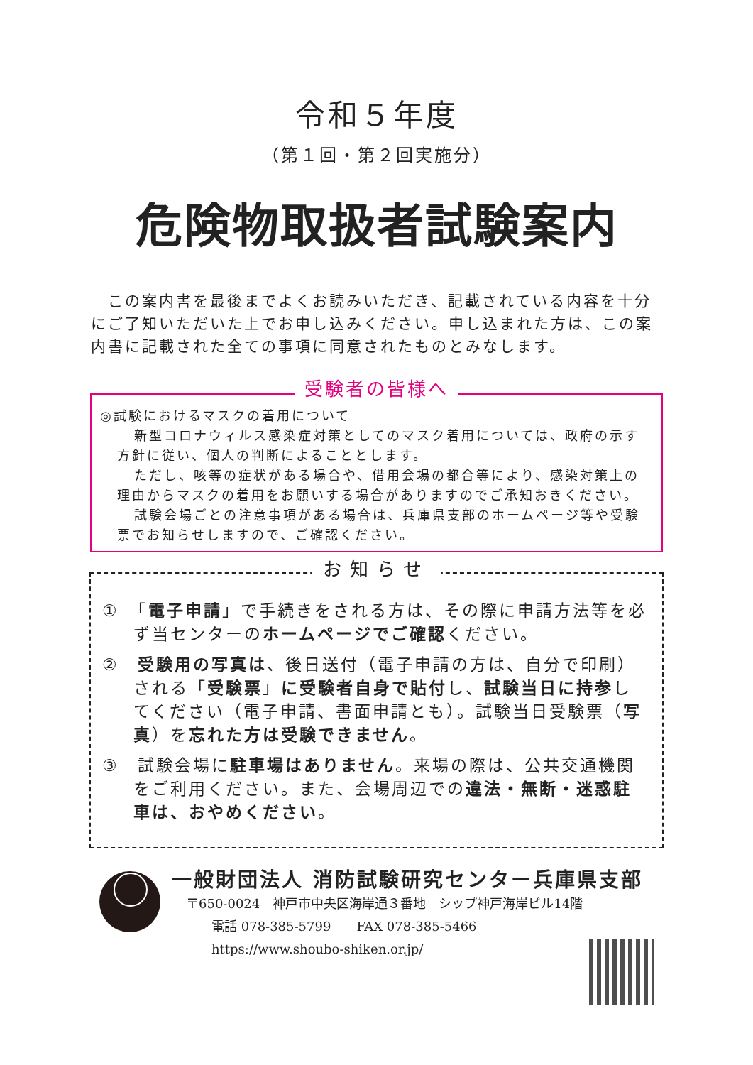令和５年度
（第１回・第２回実施分）
危険物取扱者試験案内
　この案内書を最後までよくお読みいただき、記載されている内容を十分にご了知いただいた上でお申し込みください。申し込まれた方は、この案内書に記載された全ての事項に同意されたものとみなします。
受験者の皆様へ
◎試験におけるマスクの着用について
新型コロナウィルス感染症対策としてのマスク着用については、政府の示す方針に従い、個人の判断によることとします。
ただし、咳等の症状がある場合や、借用会場の都合等により、感染対策上の理由からマスクの着用をお願いする場合がありますのでご承知おきください。
試験会場ごとの注意事項がある場合は、兵庫県支部のホームページ等や受験票でお知らせしますので、ご確認ください。
お知らせ
①　「電子申請」で手続きをされる方は、その際に申請方法等を必ず当センターのホームページでご確認ください。
②　受験用の写真は、後日送付（電子申請の方は、自分で印刷）される「受験票」に受験者自身で貼付し、試験当日に持参してください（電子申請、書面申請とも）。試験当日受験票（写真）を忘れた方は受験できません。
③　試験会場に駐車場はありません。来場の際は、公共交通機関をご利用ください。また、会場周辺での違法・無断・迷惑駐車は、おやめください。
一般財団法人 消防試験研究センター兵庫県支部
〒650-0024　神戸市中央区海岸通３番地　シップ神戸海岸ビル14階
　　電話 078-385-5799　　FAX 078-385-5466
　　https://www.shoubo-shiken.or.jp/